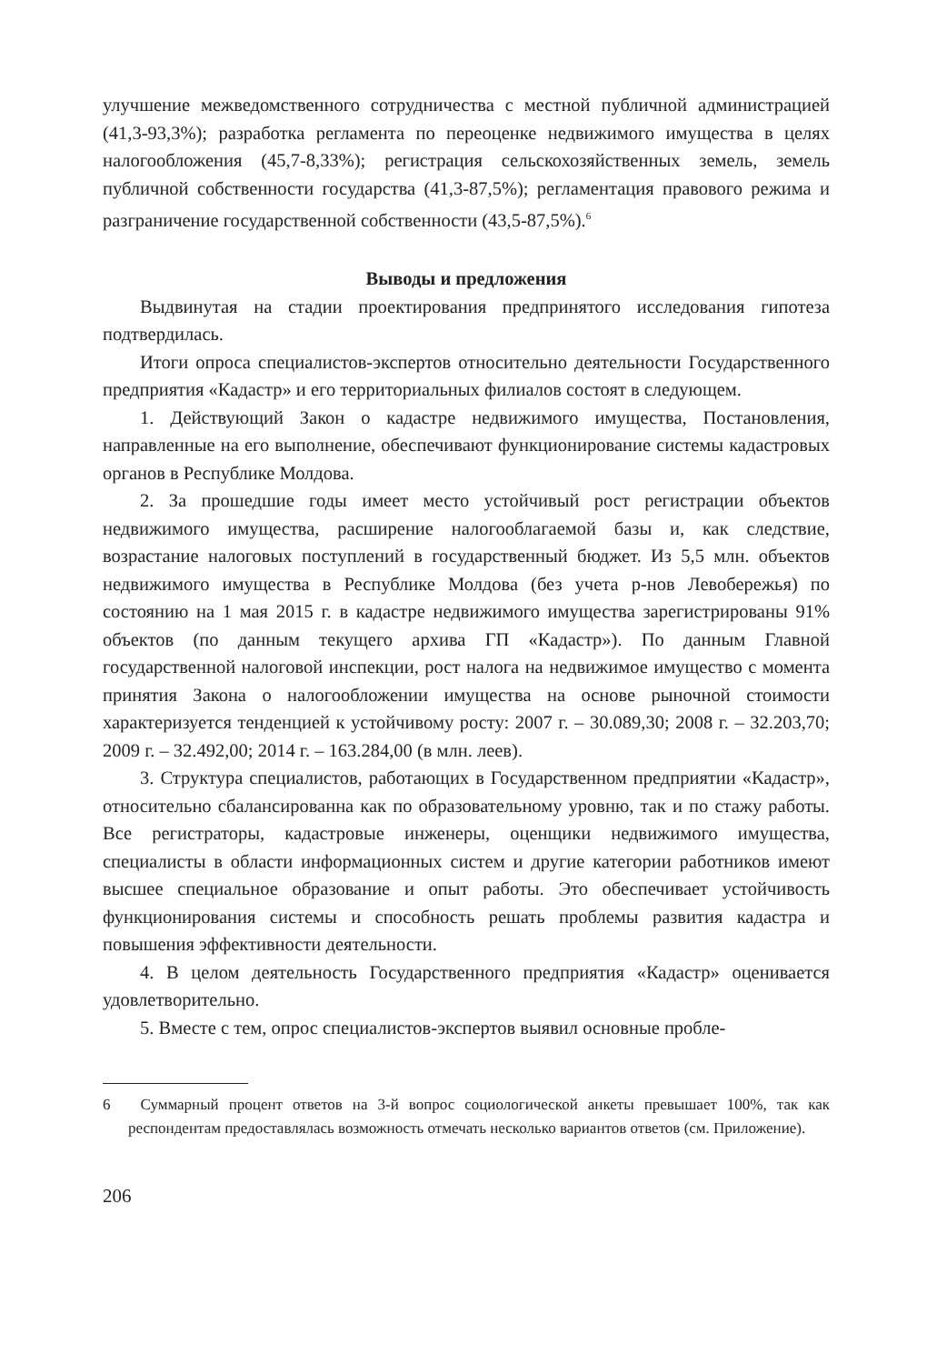улучшение межведомственного сотрудничества с местной публичной администрацией (41,3-93,3%); разработка регламента по переоценке недвижимого имущества в целях налогообложения (45,7-8,33%); регистрация сельскохозяйственных земель, земель публичной собственности государства (41,3-87,5%); регламентация правового режима и разграничение государственной собственности (43,5-87,5%).<sup>6</sup>
Выводы и предложения
Выдвинутая на стадии проектирования предпринятого исследования гипотеза подтвердилась.
Итоги опроса специалистов-экспертов относительно деятельности Государственного предприятия «Кадастр» и его территориальных филиалов состоят в следующем.
1. Действующий Закон о кадастре недвижимого имущества, Постановления, направленные на его выполнение, обеспечивают функционирование системы кадастровых органов в Республике Молдова.
2. За прошедшие годы имеет место устойчивый рост регистрации объектов недвижимого имущества, расширение налогооблагаемой базы и, как следствие, возрастание налоговых поступлений в государственный бюджет. Из 5,5 млн. объектов недвижимого имущества в Республике Молдова (без учета р-нов Левобережья) по состоянию на 1 мая 2015 г. в кадастре недвижимого имущества зарегистрированы 91% объектов (по данным текущего архива ГП «Кадастр»). По данным Главной государственной налоговой инспекции, рост налога на недвижимое имущество с момента принятия Закона о налогообложении имущества на основе рыночной стоимости характеризуется тенденцией к устойчивому росту: 2007 г. – 30.089,30; 2008 г. – 32.203,70; 2009 г. – 32.492,00; 2014 г. – 163.284,00 (в млн. леев).
3. Структура специалистов, работающих в Государственном предприятии «Кадастр», относительно сбалансированна как по образовательному уровню, так и по стажу работы. Все регистраторы, кадастровые инженеры, оценщики недвижимого имущества, специалисты в области информационных систем и другие категории работников имеют высшее специальное образование и опыт работы. Это обеспечивает устойчивость функционирования системы и способность решать проблемы развития кадастра и повышения эффективности деятельности.
4. В целом деятельность Государственного предприятия «Кадастр» оценивается удовлетворительно.
5. Вместе с тем, опрос специалистов-экспертов выявил основные пробле-
6 Суммарный процент ответов на 3-й вопрос социологической анкеты превышает 100%, так как респондентам предоставлялась возможность отмечать несколько вариантов ответов (см. Приложение).
206